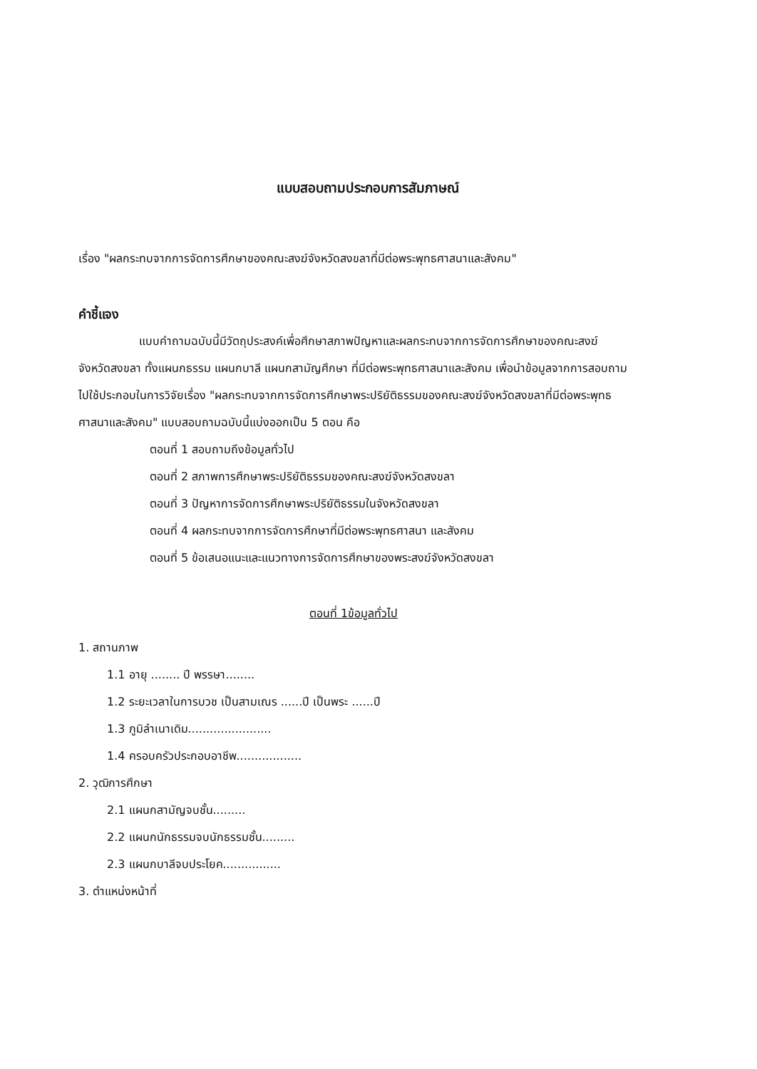แบบสอบถามประกอบการสัมภาษณ์
เรื่อง "ผลกระทบจากการจัดการศึกษาของคณะสงฆ์จังหวัดสงขลาที่มีต่อพระพุทธศาสนาและสังคม"
คำชี้แจง
แบบคำถามฉบับนี้มีวัตถุประสงค์เพื่อศึกษาสภาพปัญหาและผลกระทบจากการจัดการศึกษาของคณะสงฆ์จังหวัดสงขลา ทั้งแผนกธรรม แผนกบาลี แผนกสามัญศึกษา ที่มีต่อพระพุทธศาสนาและสังคม เพื่อนำข้อมูลจากการสอบถาม ไปใช้ประกอบในการวิจัยเรื่อง "ผลกระทบจากการจัดการศึกษาพระปริยัติธรรมของคณะสงฆ์จังหวัดสงขลาที่มีต่อพระพุทธศาสนาและสังคม" แบบสอบถามฉบับนี้แบ่งออกเป็น 5 ตอน คือ
ตอนที่ 1 สอบถามถึงข้อมูลทั่วไป
ตอนที่ 2 สภาพการศึกษาพระปริยัติธรรมของคณะสงฆ์จังหวัดสงขลา
ตอนที่ 3 ปัญหาการจัดการศึกษาพระปริยัติธรรมในจังหวัดสงขลา
ตอนที่ 4 ผลกระทบจากการจัดการศึกษาที่มีต่อพระพุทธศาสนา และสังคม
ตอนที่ 5 ข้อเสนอแนะและแนวทางการจัดการศึกษาของพระสงฆ์จังหวัดสงขลา
ตอนที่ 1ข้อมูลทั่วไป
1. สถานภาพ
1.1 อายุ ........ ปี พรรษา........
1.2 ระยะเวลาในการบวช เป็นสามเณร ......ปี เป็นพระ ......ปี
1.3 ภูมิลำเนาเดิม.......................
1.4 ครอบครัวประกอบอาชีพ..................
2. วุฒิการศึกษา
2.1 แผนกสามัญจบชั้น.........
2.2 แผนกนักธรรมจบนักธรรมชั้น.........
2.3 แผนกบาลีจบประโยค................
3. ตำแหน่งหน้าที่